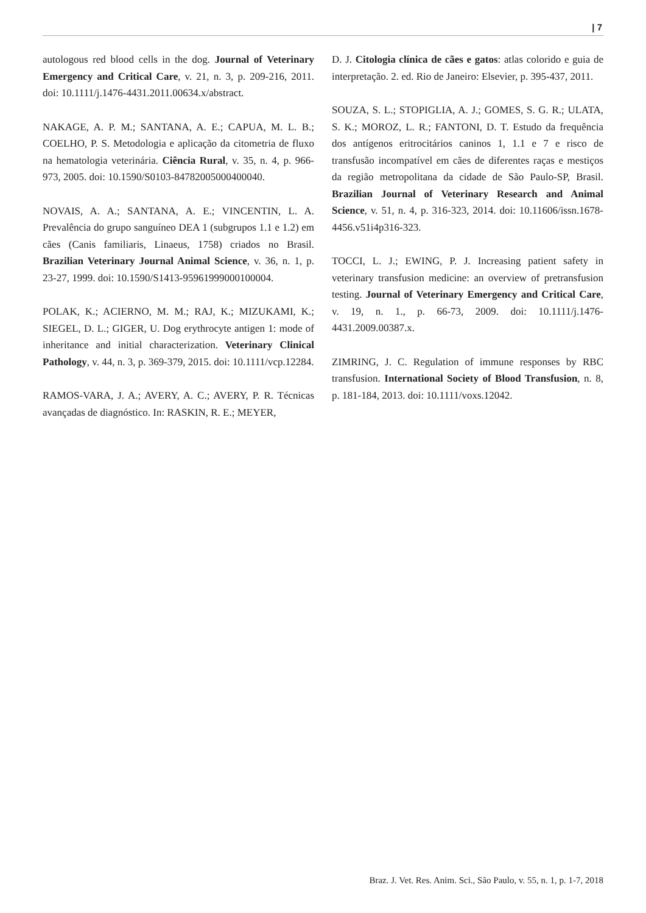| 7
autologous red blood cells in the dog. Journal of Veterinary Emergency and Critical Care, v. 21, n. 3, p. 209-216, 2011. doi: 10.1111/j.1476-4431.2011.00634.x/abstract.
NAKAGE, A. P. M.; SANTANA, A. E.; CAPUA, M. L. B.; COELHO, P. S. Metodologia e aplicação da citometria de fluxo na hematologia veterinária. Ciência Rural, v. 35, n. 4, p. 966-973, 2005. doi: 10.1590/S0103-84782005000400040.
NOVAIS, A. A.; SANTANA, A. E.; VINCENTIN, L. A. Prevalência do grupo sanguíneo DEA 1 (subgrupos 1.1 e 1.2) em cães (Canis familiaris, Linaeus, 1758) criados no Brasil. Brazilian Veterinary Journal Animal Science, v. 36, n. 1, p. 23-27, 1999. doi: 10.1590/S1413-95961999000100004.
POLAK, K.; ACIERNO, M. M.; RAJ, K.; MIZUKAMI, K.; SIEGEL, D. L.; GIGER, U. Dog erythrocyte antigen 1: mode of inheritance and initial characterization. Veterinary Clinical Pathology, v. 44, n. 3, p. 369-379, 2015. doi: 10.1111/vcp.12284.
RAMOS-VARA, J. A.; AVERY, A. C.; AVERY, P. R. Técnicas avançadas de diagnóstico. In: RASKIN, R. E.; MEYER,
D. J. Citologia clínica de cães e gatos: atlas colorido e guia de interpretação. 2. ed. Rio de Janeiro: Elsevier, p. 395-437, 2011.
SOUZA, S. L.; STOPIGLIA, A. J.; GOMES, S. G. R.; ULATA, S. K.; MOROZ, L. R.; FANTONI, D. T. Estudo da frequência dos antígenos eritrocitários caninos 1, 1.1 e 7 e risco de transfusão incompatível em cães de diferentes raças e mestiços da região metropolitana da cidade de São Paulo-SP, Brasil. Brazilian Journal of Veterinary Research and Animal Science, v. 51, n. 4, p. 316-323, 2014. doi: 10.11606/issn.1678-4456.v51i4p316-323.
TOCCI, L. J.; EWING, P. J. Increasing patient safety in veterinary transfusion medicine: an overview of pretransfusion testing. Journal of Veterinary Emergency and Critical Care, v. 19, n. 1., p. 66-73, 2009. doi: 10.1111/j.1476-4431.2009.00387.x.
ZIMRING, J. C. Regulation of immune responses by RBC transfusion. International Society of Blood Transfusion, n. 8, p. 181-184, 2013. doi: 10.1111/voxs.12042.
Braz. J. Vet. Res. Anim. Sci., São Paulo, v. 55, n. 1, p. 1-7, 2018